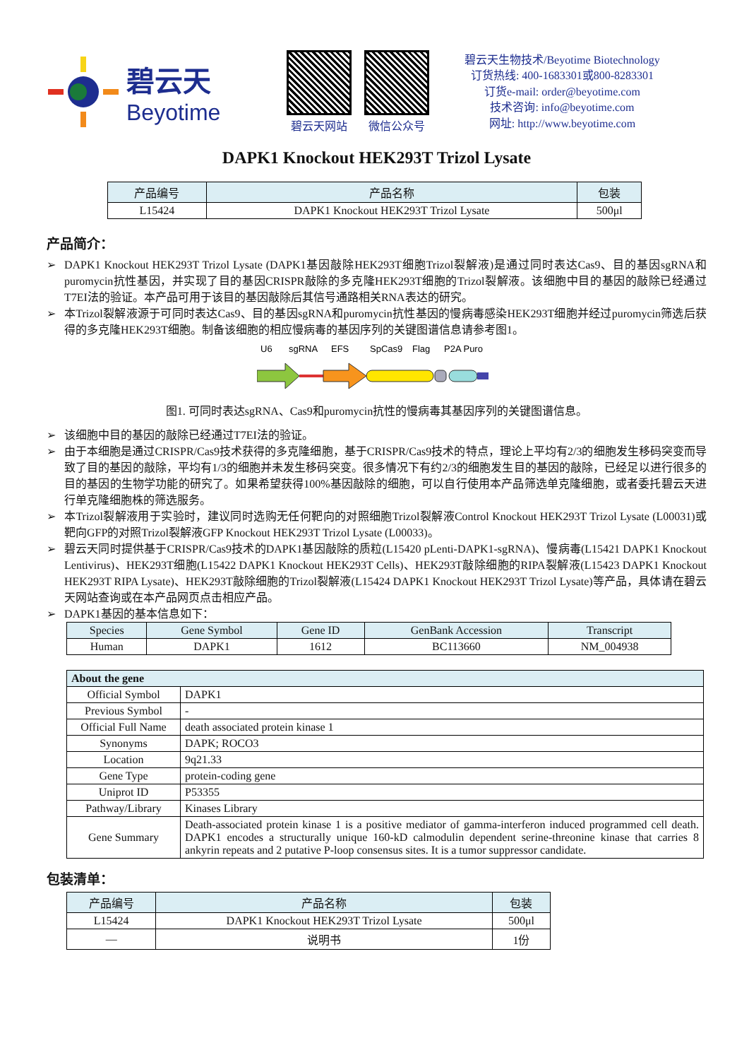碧云天
Beyotime
碧云天网站 微信公众号
碧云天生物技术/Beyotime Biotechnology
订货热线: 400-1683301或800-8283301
订货e-mail: order@beyotime.com
技术咨询: info@beyotime.com
网址: http://www.beyotime.com
DAPK1 Knockout HEK293T Trizol Lysate
| 产品编号 | 产品名称 | 包装 |
| --- | --- | --- |
| L15424 | DAPK1 Knockout HEK293T Trizol Lysate | 500μl |
产品简介：
➢ DAPK1 Knockout HEK293T Trizol Lysate (DAPK1基因敲除HEK293T细胞Trizol裂解液)是通过同时表达Cas9、目的基因sgRNA和puromycin抗性基因，并实现了目的基因CRISPR敲除的多克隆HEK293T细胞的Trizol裂解液。该细胞中目的基因的敲除已经通过T7EI法的验证。本产品可用于该目的基因敲除后其信号通路相关RNA表达的研究。
➢ 本Trizol裂解液源于可同时表达Cas9、目的基因sgRNA和puromycin抗性基因的慢病毒感染HEK293T细胞并经过puromycin筛选后获得的多克隆HEK293T细胞。制备该细胞的相应慢病毒的基因序列的关键图谱信息请参考图1。
U6
sgRNA
EFS
SpCas9
Flag
P2A Puro
图1. 可同时表达sgRNA、Cas9和puromycin抗性的慢病毒其基因序列的关键图谱信息。
➢ 该细胞中目的基因的敲除已经通过T7EI法的验证。
➢ 由于本细胞是通过CRISPR/Cas9技术获得的多克隆细胞，基于CRISPR/Cas9技术的特点，理论上平均有2/3的细胞发生移码突变而导致了目的基因的敲除，平均有1/3的细胞并未发生移码突变。很多情况下有约2/3的细胞发生目的基因的敲除，已经足以进行很多的目的基因的生物学功能的研究了。如果希望获得100%基因敲除的细胞，可以自行使用本产品筛选单克隆细胞，或者委托碧云天进行单克隆细胞株的筛选服务。
➢ 本Trizol裂解液用于实验时，建议同时选购无任何靶向的对照细胞Trizol裂解液Control Knockout HEK293T Trizol Lysate (L00031)或靶向GFP的对照Trizol裂解液GFP Knockout HEK293T Trizol Lysate (L00033)。
➢ 碧云天同时提供基于CRISPR/Cas9技术的DAPK1基因敲除的质粒(L15420 pLenti-DAPK1-sgRNA)、慢病毒(L15421 DAPK1 Knockout Lentivirus)、HEK293T细胞(L15422 DAPK1 Knockout HEK293T Cells)、HEK293T敲除细胞的RIPA裂解液(L15423 DAPK1 Knockout HEK293T RIPA Lysate)、HEK293T敲除细胞的Trizol裂解液(L15424 DAPK1 Knockout HEK293T Trizol Lysate)等产品，具体请在碧云天网站查询或在本产品网页点击相应产品。
➢ DAPK1基因的基本信息如下：
| Species | Gene Symbol | Gene ID | GenBank Accession | Transcript |
| --- | --- | --- | --- | --- |
| Human | DAPK1 | 1612 | BC113660 | NM_004938 |
| About the gene | |
| --- | --- |
| Official Symbol | DAPK1 |
| Previous Symbol | - |
| Official Full Name | death associated protein kinase 1 |
| Synonyms | DAPK; ROCO3 |
| Location | 9q21.33 |
| Gene Type | protein-coding gene |
| Uniprot ID | P53355 |
| Pathway/Library | Kinases Library |
| Gene Summary | Death-associated protein kinase 1 is a positive mediator of gamma-interferon induced programmed cell death. DAPK1 encodes a structurally unique 160-kD calmodulin dependent serine-threonine kinase that carries 8 ankyrin repeats and 2 putative P-loop consensus sites. It is a tumor suppressor candidate. |
包装清单：
| 产品编号 | 产品名称 | 包装 |
| --- | --- | --- |
| L15424 | DAPK1 Knockout HEK293T Trizol Lysate | 500μl |
| — | 说明书 | 1份 |